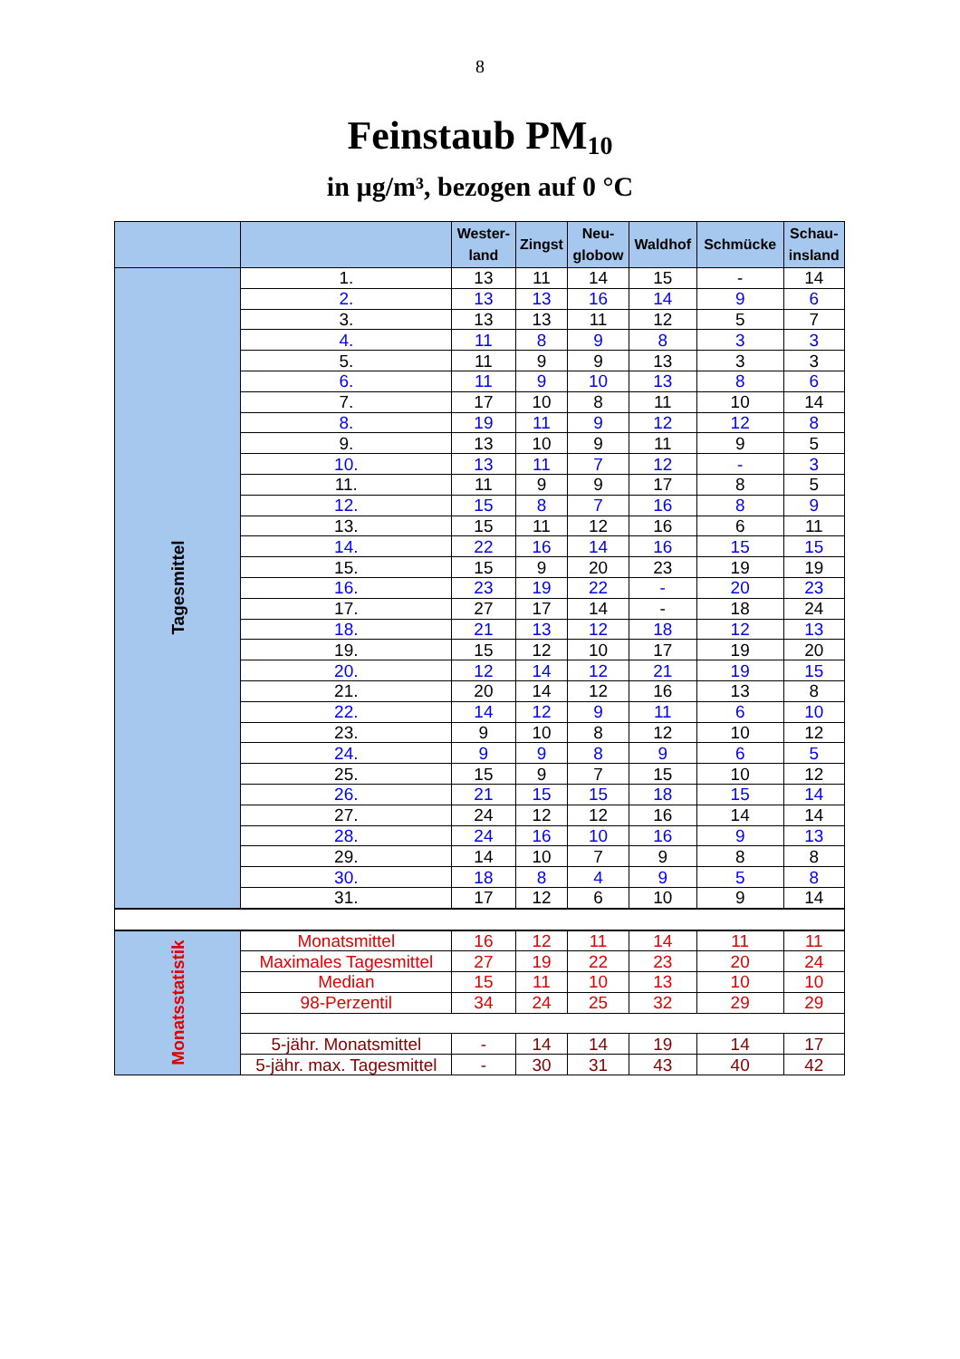8
Feinstaub PM<sub>10</sub>
in µg/m³, bezogen auf 0 °C
| | | Wester- land | Zingst | Neu- globow | Waldhof | Schmücke | Schau- insland |
| --- | --- | --- | --- | --- | --- | --- | --- |
| Tagesmittel | 1. | 13 | 11 | 14 | 15 | - | 14 |
| | 2. | 13 | 13 | 16 | 14 | 9 | 6 |
| | 3. | 13 | 13 | 11 | 12 | 5 | 7 |
| | 4. | 11 | 8 | 9 | 8 | 3 | 3 |
| | 5. | 11 | 9 | 9 | 13 | 3 | 3 |
| | 6. | 11 | 9 | 10 | 13 | 8 | 6 |
| | 7. | 17 | 10 | 8 | 11 | 10 | 14 |
| | 8. | 19 | 11 | 9 | 12 | 12 | 8 |
| | 9. | 13 | 10 | 9 | 11 | 9 | 5 |
| | 10. | 13 | 11 | 7 | 12 | - | 3 |
| | 11. | 11 | 9 | 9 | 17 | 8 | 5 |
| | 12. | 15 | 8 | 7 | 16 | 8 | 9 |
| | 13. | 15 | 11 | 12 | 16 | 6 | 11 |
| | 14. | 22 | 16 | 14 | 16 | 15 | 15 |
| | 15. | 15 | 9 | 20 | 23 | 19 | 19 |
| | 16. | 23 | 19 | 22 | - | 20 | 23 |
| | 17. | 27 | 17 | 14 | - | 18 | 24 |
| | 18. | 21 | 13 | 12 | 18 | 12 | 13 |
| | 19. | 15 | 12 | 10 | 17 | 19 | 20 |
| | 20. | 12 | 14 | 12 | 21 | 19 | 15 |
| | 21. | 20 | 14 | 12 | 16 | 13 | 8 |
| | 22. | 14 | 12 | 9 | 11 | 6 | 10 |
| | 23. | 9 | 10 | 8 | 12 | 10 | 12 |
| | 24. | 9 | 9 | 8 | 9 | 6 | 5 |
| | 25. | 15 | 9 | 7 | 15 | 10 | 12 |
| | 26. | 21 | 15 | 15 | 18 | 15 | 14 |
| | 27. | 24 | 12 | 12 | 16 | 14 | 14 |
| | 28. | 24 | 16 | 10 | 16 | 9 | 13 |
| | 29. | 14 | 10 | 7 | 9 | 8 | 8 |
| | 30. | 18 | 8 | 4 | 9 | 5 | 8 |
| | 31. | 17 | 12 | 6 | 10 | 9 | 14 |
| Monatsstatistik | Monatsmittel | 16 | 12 | 11 | 14 | 11 | 11 |
| | Maximales Tagesmittel | 27 | 19 | 22 | 23 | 20 | 24 |
| | Median | 15 | 11 | 10 | 13 | 10 | 10 |
| | 98-Perzentil | 34 | 24 | 25 | 32 | 29 | 29 |
| | 5-jähr. Monatsmittel | - | 14 | 14 | 19 | 14 | 17 |
| | 5-jähr. max. Tagesmittel | - | 30 | 31 | 43 | 40 | 42 |